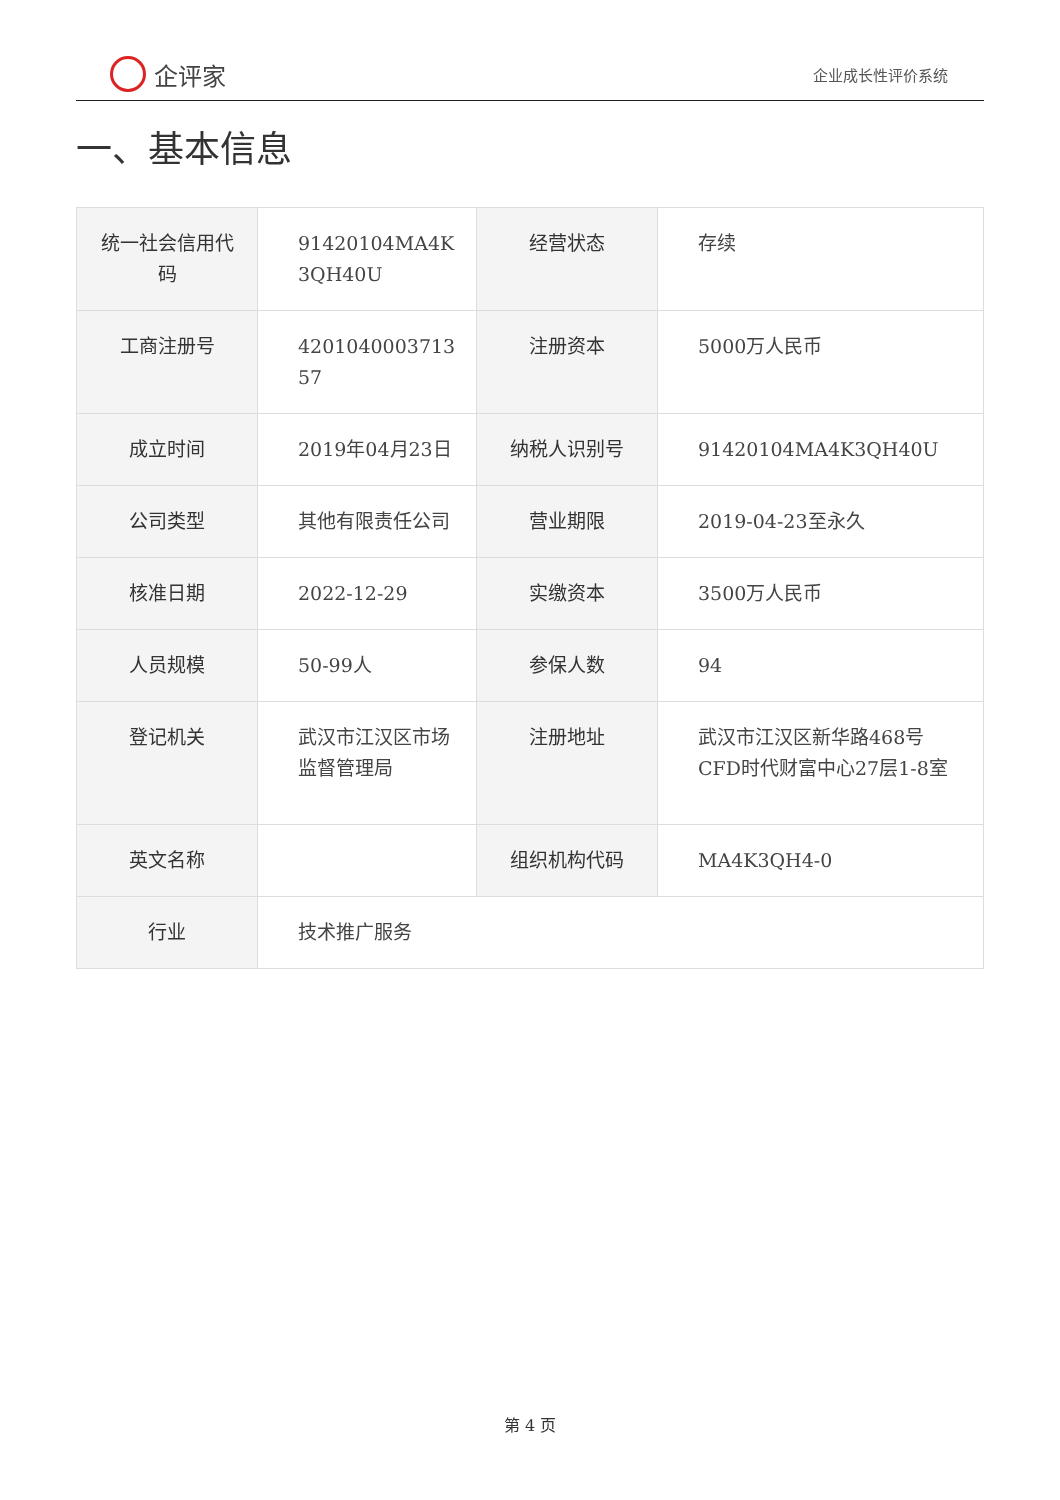企评家
企业成长性评价系统
一、基本信息
| 统一社会信用代码 | 91420104MA4K 3QH40U | 经营状态 | 存续 |
| 工商注册号 | 4201040003713 57 | 注册资本 | 5000万人民币 |
| 成立时间 | 2019年04月23日 | 纳税人识别号 | 91420104MA4K3QH40U |
| 公司类型 | 其他有限责任公司 | 营业期限 | 2019-04-23至永久 |
| 核准日期 | 2022-12-29 | 实缴资本 | 3500万人民币 |
| 人员规模 | 50-99人 | 参保人数 | 94 |
| 登记机关 | 武汉市江汉区市场监督管理局 | 注册地址 | 武汉市江汉区新华路468号CFD时代财富中心27层1-8室 |
| 英文名称 | | 组织机构代码 | MA4K3QH4-0 |
| 行业 | 技术推广服务 | | |
第 4 页